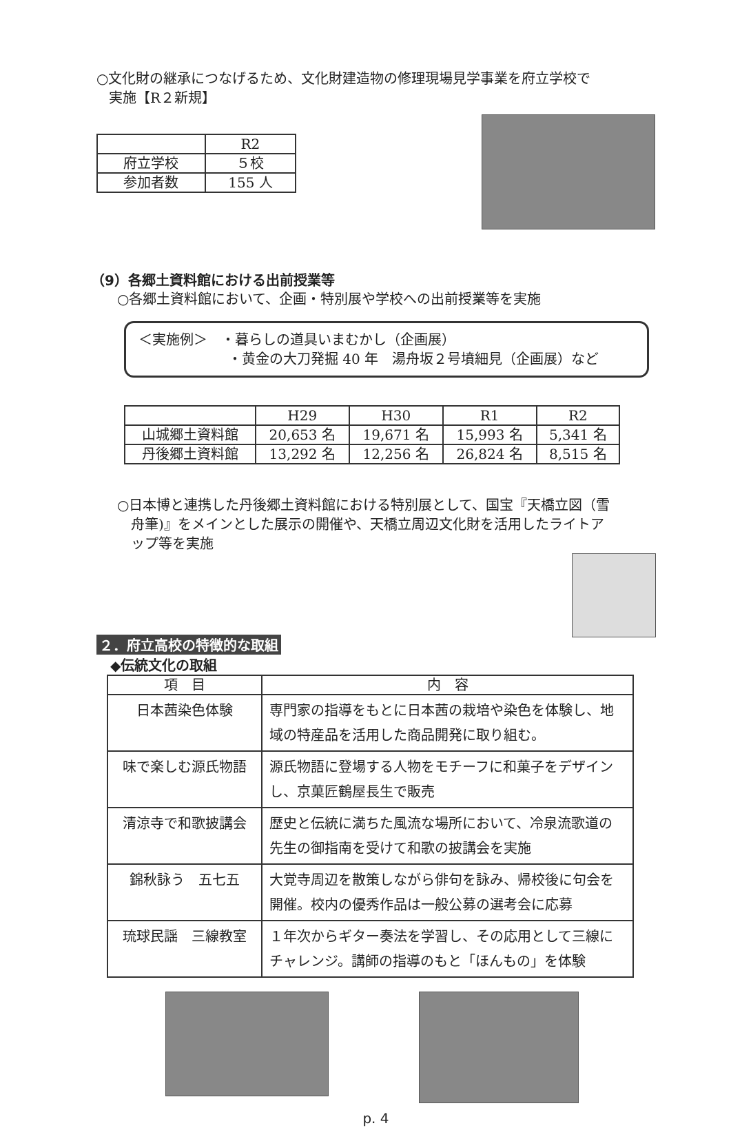○文化財の継承につなげるため、文化財建造物の修理現場見学事業を府立学校で
実施【R２新規】
| | R2 |
| 府立学校 | ５校 |
| 参加者数 | 155 人 |
（9）各郷土資料館における出前授業等
○各郷土資料館において、企画・特別展や学校への出前授業等を実施
＜実施例＞　・暮らしの道具いまむかし（企画展）
・黄金の大刀発掘 40 年　湯舟坂２号墳細見（企画展）など
| | H29 | H30 | R1 | R2 |
| 山城郷土資料館 | 20,653 名 | 19,671 名 | 15,993 名 | 5,341 名 |
| 丹後郷土資料館 | 13,292 名 | 12,256 名 | 26,824 名 | 8,515 名 |
○日本博と連携した丹後郷土資料館における特別展として、国宝『天橋立図（雪
舟筆)』をメインとした展示の開催や、天橋立周辺文化財を活用したライトア
ップ等を実施
２．府立高校の特徴的な取組
◆伝統文化の取組
| 項 目 | 内 容 |
| --- | --- |
| 日本茜染色体験 | 専門家の指導をもとに日本茜の栽培や染色を体験し、地域の特産品を活用した商品開発に取り組む。 |
| 味で楽しむ源氏物語 | 源氏物語に登場する人物をモチーフに和菓子をデザインし、京菓匠鶴屋長生で販売 |
| 清涼寺で和歌披講会 | 歴史と伝統に満ちた風流な場所において、冷泉流歌道の先生の御指南を受けて和歌の披講会を実施 |
| 錦秋詠う 五七五 | 大覚寺周辺を散策しながら俳句を詠み、帰校後に句会を開催。校内の優秀作品は一般公募の選考会に応募 |
| 琉球民謡 三線教室 | １年次からギター奏法を学習し、その応用として三線にチャレンジ。講師の指導のもと「ほんもの」を体験 |
p. 4